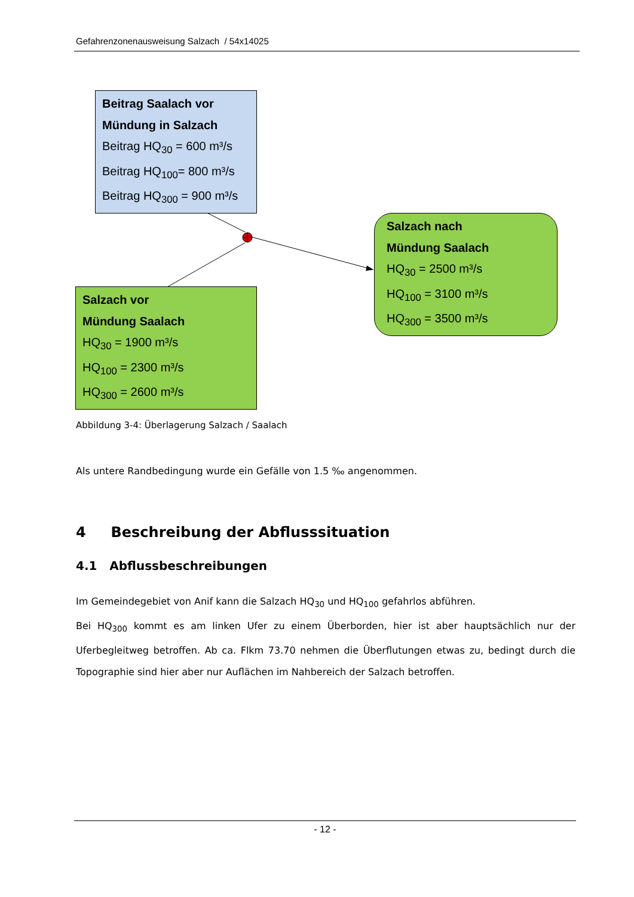Gefahrenzonenausweisung Salzach / 54x14025
Beitrag Saalach vor
Mündung in Salzach
Beitrag HQ<sub>30</sub> = 600 m³/s
Beitrag HQ<sub>100</sub>= 800 m³/s
Beitrag HQ<sub>300</sub> = 900 m³/s
Salzach vor
Mündung Saalach
HQ<sub>30</sub> = 1900 m³/s
HQ<sub>100</sub> = 2300 m³/s
HQ<sub>300</sub> = 2600 m³/s
Salzach nach
Mündung Saalach
HQ<sub>30</sub> = 2500 m³/s
HQ<sub>100</sub> = 3100 m³/s
HQ<sub>300</sub> = 3500 m³/s
Abbildung 3-4: Überlagerung Salzach / Saalach
Als untere Randbedingung wurde ein Gefälle von 1.5 ‰ angenommen.
4 Beschreibung der Abflusssituation
4.1 Abflussbeschreibungen
Im Gemeindegebiet von Anif kann die Salzach HQ<sub>30</sub> und HQ<sub>100</sub> gefahrlos abführen.
Bei HQ<sub>300</sub> kommt es am linken Ufer zu einem Überborden, hier ist aber hauptsächlich nur der Uferbegleitweg betroffen. Ab ca. Flkm 73.70 nehmen die Überflutungen etwas zu, bedingt durch die Topographie sind hier aber nur Auflächen im Nahbereich der Salzach betroffen.
- 12 -